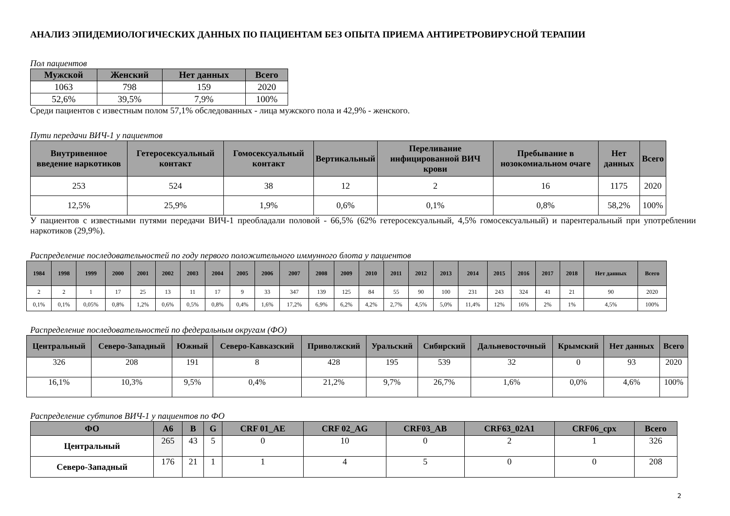АНАЛИЗ ЭПИДЕМИОЛОГИЧЕСКИХ ДАННЫХ ПО ПАЦИЕНТАМ БЕЗ ОПЫТА ПРИЕМА АНТИРЕТРОВИРУСНОЙ ТЕРАПИИ
Пол пациентов
| Мужской | Женский | Нет данных | Всего |
| --- | --- | --- | --- |
| 1063 | 798 | 159 | 2020 |
| 52,6% | 39,5% | 7,9% | 100% |
Среди пациентов с известным полом 57,1% обследованных - лица мужского пола и 42,9% - женского.
Пути передачи ВИЧ-1 у пациентов
| Внутривенное введение наркотиков | Гетеросексуальный контакт | Гомосексуальный контакт | Вертикальный | Переливание инфицированной ВИЧ крови | Пребывание в нозокомиальном очаге | Нет данных | Всего |
| --- | --- | --- | --- | --- | --- | --- | --- |
| 253 | 524 | 38 | 12 | 2 | 16 | 1175 | 2020 |
| 12,5% | 25,9% | 1,9% | 0,6% | 0,1% | 0,8% | 58,2% | 100% |
У пациентов с известными путями передачи ВИЧ-1 преобладали половой - 66,5% (62% гетеросексуальный, 4,5% гомосексуальный) и парентеральный при употреблении наркотиков (29,9%).
Распределение последовательностей по году первого положительного иммунного блота у пациентов
| 1984 | 1998 | 1999 | 2000 | 2001 | 2002 | 2003 | 2004 | 2005 | 2006 | 2007 | 2008 | 2009 | 2010 | 2011 | 2012 | 2013 | 2014 | 2015 | 2016 | 2017 | 2018 | Нет данных | Всего |
| --- | --- | --- | --- | --- | --- | --- | --- | --- | --- | --- | --- | --- | --- | --- | --- | --- | --- | --- | --- | --- | --- | --- | --- |
| 2 | 2 | 1 | 17 | 25 | 13 | 11 | 17 | 9 | 33 | 347 | 139 | 125 | 84 | 55 | 90 | 100 | 231 | 243 | 324 | 41 | 21 | 90 | 2020 |
| 0,1% | 0,1% | 0,05% | 0,8% | 1,2% | 0,6% | 0,5% | 0,8% | 0,4% | 1,6% | 17,2% | 6,9% | 6,2% | 4,2% | 2,7% | 4,5% | 5,0% | 11,4% | 12% | 16% | 2% | 1% | 4,5% | 100% |
Распределение последовательностей по федеральным округам (ФО)
| Центральный | Северо-Западный | Южный | Северо-Кавказский | Приволжский | Уральский | Сибирский | Дальневосточный | Крымский | Нет данных | Всего |
| --- | --- | --- | --- | --- | --- | --- | --- | --- | --- | --- |
| 326 | 208 | 191 | 8 | 428 | 195 | 539 | 32 | 0 | 93 | 2020 |
| 16,1% | 10,3% | 9,5% | 0,4% | 21,2% | 9,7% | 26,7% | 1,6% | 0,0% | 4,6% | 100% |
Распределение субтипов ВИЧ-1 у пациентов по ФО
| ФО | A6 | B | G | CRF 01_AE | CRF 02_AG | CRF03_AB | CRF63_02A1 | CRF06_cpx | Всего |
| --- | --- | --- | --- | --- | --- | --- | --- | --- | --- |
| Центральный | 265 | 43 | 5 | 0 | 10 | 0 | 2 | 1 | 326 |
| Северо-Западный | 176 | 21 | 1 | 1 | 4 | 5 | 0 | 0 | 208 |
2